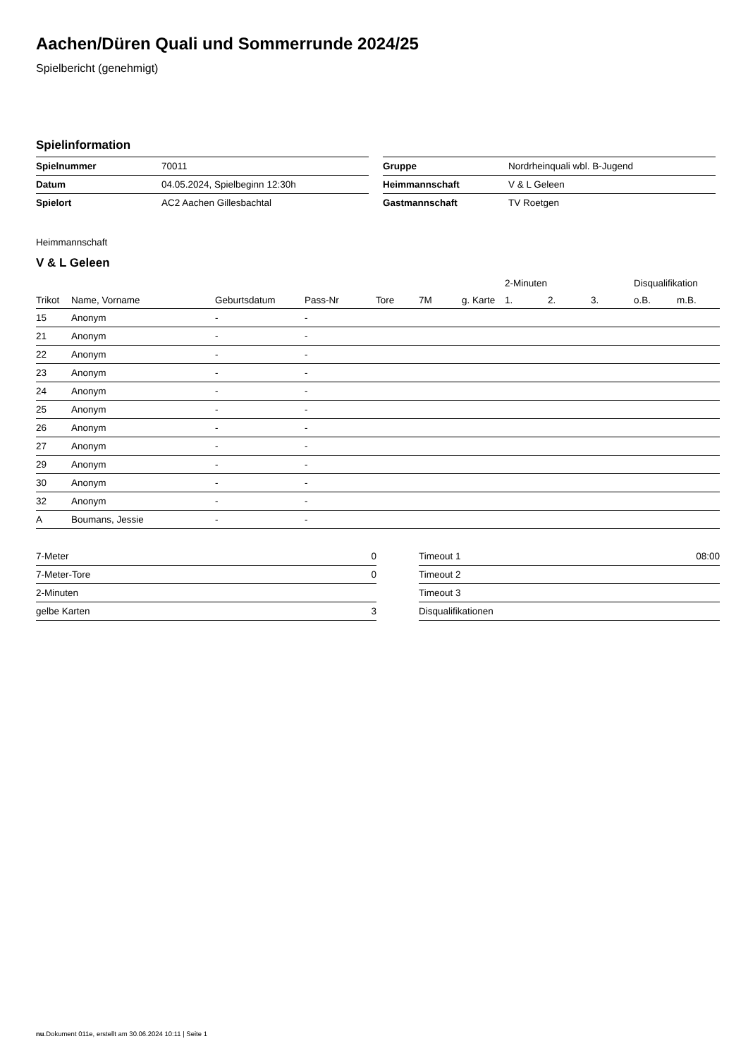Aachen/Düren Quali und Sommerrunde 2024/25
Spielbericht (genehmigt)
Spielinformation
| Spielnummer | 70011 |
| Datum | 04.05.2024, Spielbeginn 12:30h |
| Spielort | AC2 Aachen Gillesbachtal |
| Gruppe | Nordrheinquali wbl. B-Jugend |
| Heimmannschaft | V & L Geleen |
| Gastmannschaft | TV Roetgen |
Heimmannschaft
V & L Geleen
| | | | | | | | 2-Minuten | | | Disqualifikation | |
| --- | --- | --- | --- | --- | --- | --- | --- | --- | --- | --- | --- |
| Trikot | Name, Vorname | Geburtsdatum | Pass-Nr | Tore | 7M | g. Karte | 1. | 2. | 3. | o.B. | m.B. |
| 15 | Anonym | - | - | | | | | | | | |
| 21 | Anonym | - | - | | | | | | | | |
| 22 | Anonym | - | - | | | | | | | | |
| 23 | Anonym | - | - | | | | | | | | |
| 24 | Anonym | - | - | | | | | | | | |
| 25 | Anonym | - | - | | | | | | | | |
| 26 | Anonym | - | - | | | | | | | | |
| 27 | Anonym | - | - | | | | | | | | |
| 29 | Anonym | - | - | | | | | | | | |
| 30 | Anonym | - | - | | | | | | | | |
| 32 | Anonym | - | - | | | | | | | | |
| A | Boumans, Jessie | - | - | | | | | | | | |
| 7-Meter | 0 |
| 7-Meter-Tore | 0 |
| 2-Minuten | |
| gelbe Karten | 3 |
| Timeout 1 | 08:00 |
| Timeout 2 | |
| Timeout 3 | |
| Disqualifikationen | |
nu.Dokument 011e, erstellt am 30.06.2024 10:11 | Seite 1